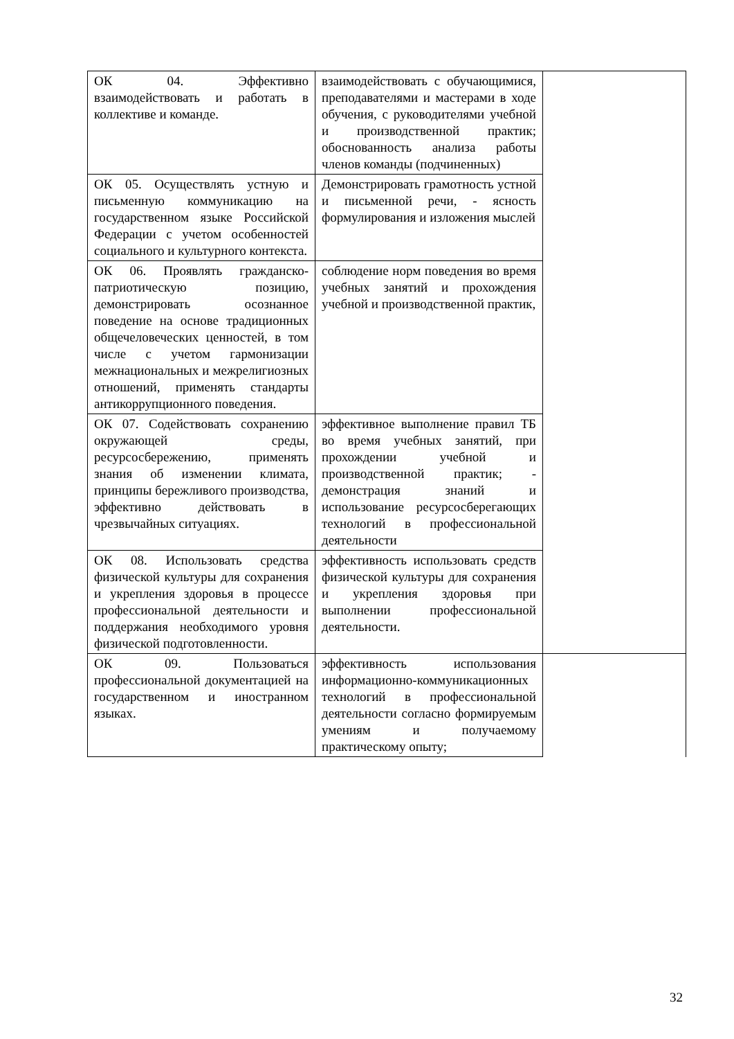| ОК 04. Эффективно взаимодействовать и работать в коллективе и команде. | взаимодействовать с обучающимися, преподавателями и мастерами в ходе обучения, с руководителями учебной и производственной практик; обоснованность анализа работы членов команды (подчиненных) | |
| ОК 05. Осуществлять устную и письменную коммуникацию на государственном языке Российской Федерации с учетом особенностей социального и культурного контекста. | Демонстрировать грамотность устной и письменной речи, - ясность формулирования и изложения мыслей | |
| ОК 06. Проявлять гражданско-патриотическую позицию, демонстрировать осознанное поведение на основе традиционных общечеловеческих ценностей, в том числе с учетом гармонизации межнациональных и межрелигиозных отношений, применять стандарты антикоррупционного поведения. | соблюдение норм поведения во время учебных занятий и прохождения учебной и производственной практик, | |
| ОК 07. Содействовать сохранению окружающей среды, ресурсосбережению, применять знания об изменении климата, принципы бережливого производства, эффективно действовать в чрезвычайных ситуациях. | эффективное выполнение правил ТБ во время учебных занятий, при прохождении учебной и производственной практик; - демонстрация знаний и использование ресурсосберегающих технологий в профессиональной деятельности | |
| ОК 08. Использовать средства физической культуры для сохранения и укрепления здоровья в процессе профессиональной деятельности и поддержания необходимого уровня физической подготовленности. | эффективность использовать средств физической культуры для сохранения и укрепления здоровья при выполнении профессиональной деятельности. | |
| ОК 09. Пользоваться профессиональной документацией на государственном и иностранном языках. | эффективность использования информационно-коммуникационных технологий в профессиональной деятельности согласно формируемым умениям и получаемому практическому опыту; | |
32